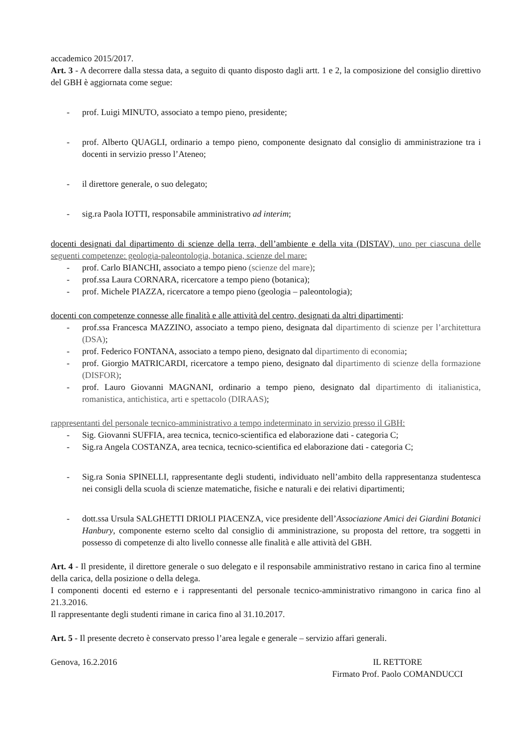accademico 2015/2017.
Art. 3 - A decorrere dalla stessa data, a seguito di quanto disposto dagli artt. 1 e 2, la composizione del consiglio direttivo del GBH è aggiornata come segue:
- prof. Luigi MINUTO, associato a tempo pieno, presidente;
- prof. Alberto QUAGLI, ordinario a tempo pieno, componente designato dal consiglio di amministrazione tra i docenti in servizio presso l’Ateneo;
- il direttore generale, o suo delegato;
- sig.ra Paola IOTTI, responsabile amministrativo ad interim;
docenti designati dal dipartimento di scienze della terra, dell’ambiente e della vita (DISTAV), uno per ciascuna delle seguenti competenze: geologia-paleontologia, botanica, scienze del mare:
- prof. Carlo BIANCHI, associato a tempo pieno (scienze del mare);
- prof.ssa Laura CORNARA, ricercatore a tempo pieno (botanica);
- prof. Michele PIAZZA, ricercatore a tempo pieno (geologia – paleontologia);
docenti con competenze connesse alle finalità e alle attività del centro, designati da altri dipartimenti:
- prof.ssa Francesca MAZZINO, associato a tempo pieno, designata dal dipartimento di scienze per l’architettura (DSA);
- prof. Federico FONTANA, associato a tempo pieno, designato dal dipartimento di economia;
- prof. Giorgio MATRICARDI, ricercatore a tempo pieno, designato dal dipartimento di scienze della formazione (DISFOR);
- prof. Lauro Giovanni MAGNANI, ordinario a tempo pieno, designato dal dipartimento di italianistica, romanistica, antichistica, arti e spettacolo (DIRAAS);
rappresentanti del personale tecnico-amministrativo a tempo indeterminato in servizio presso il GBH:
- Sig. Giovanni SUFFIA, area tecnica, tecnico-scientifica ed elaborazione dati - categoria C;
- Sig.ra Angela COSTANZA, area tecnica, tecnico-scientifica ed elaborazione dati - categoria C;
- Sig.ra Sonia SPINELLI, rappresentante degli studenti, individuato nell’ambito della rappresentanza studentesca nei consigli della scuola di scienze matematiche, fisiche e naturali e dei relativi dipartimenti;
- dott.ssa Ursula SALGHETTI DRIOLI PIACENZA, vice presidente dell’Associazione Amici dei Giardini Botanici Hanbury, componente esterno scelto dal consiglio di amministrazione, su proposta del rettore, tra soggetti in possesso di competenze di alto livello connesse alle finalità e alle attività del GBH.
Art. 4 - Il presidente, il direttore generale o suo delegato e il responsabile amministrativo restano in carica fino al termine della carica, della posizione o della delega.
I componenti docenti ed esterno e i rappresentanti del personale tecnico-amministrativo rimangono in carica fino al 21.3.2016.
Il rappresentante degli studenti rimane in carica fino al 31.10.2017.
Art. 5 - Il presente decreto è conservato presso l’area legale e generale – servizio affari generali.
Genova, 16.2.2016 IL RETTORE
Firmato Prof. Paolo COMANDUCCI